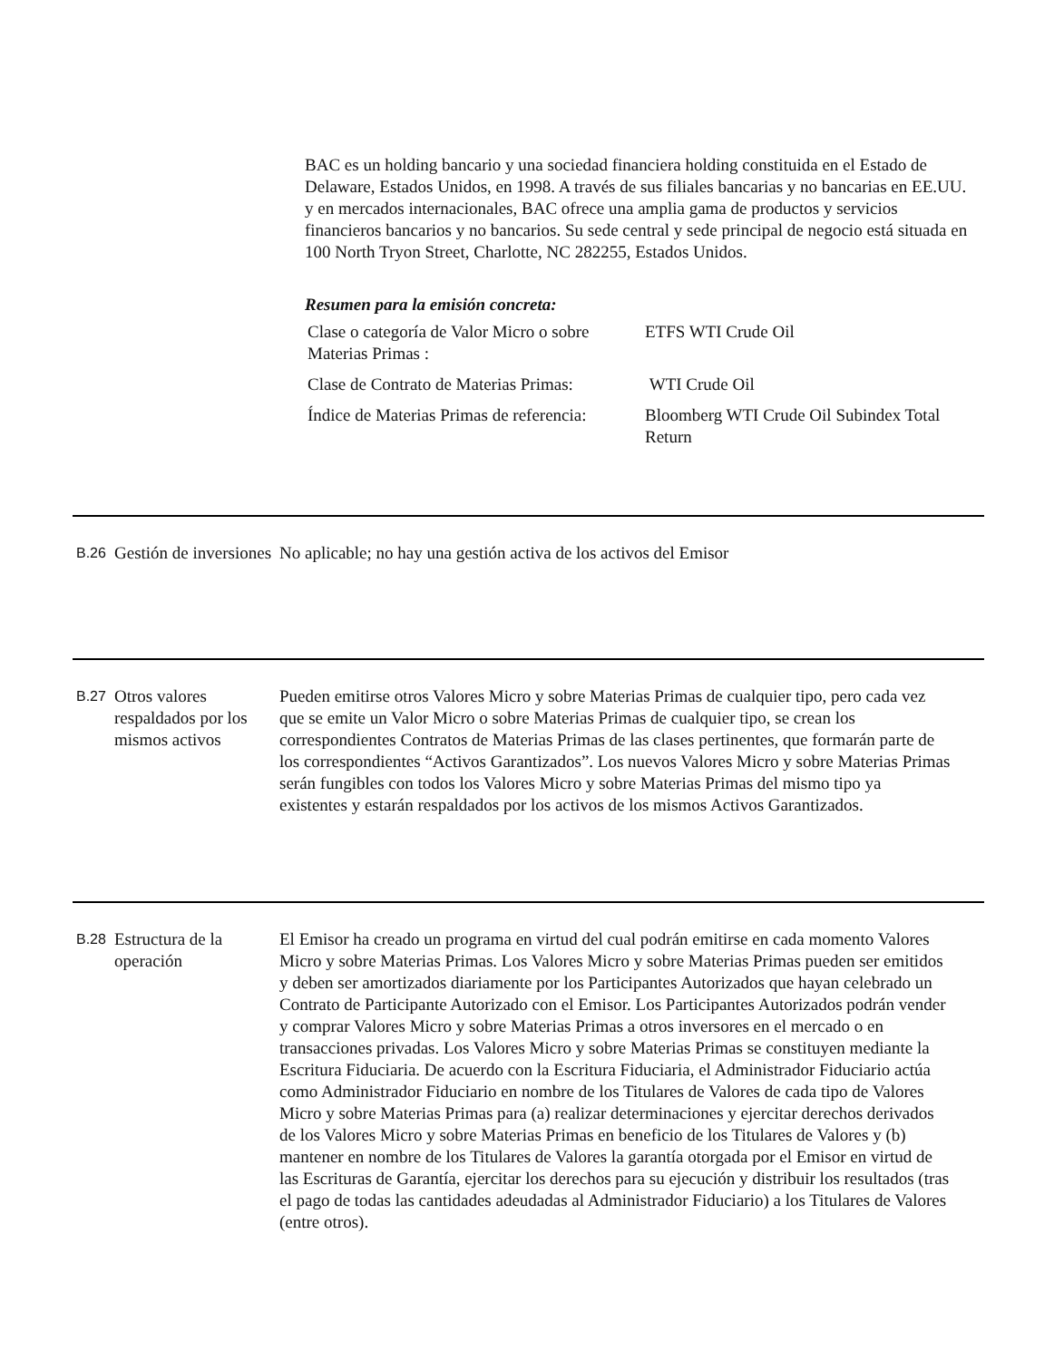BAC es un holding bancario y una sociedad financiera holding constituida en el Estado de Delaware, Estados Unidos, en 1998. A través de sus filiales bancarias y no bancarias en EE.UU. y en mercados internacionales, BAC ofrece una amplia gama de productos y servicios financieros bancarios y no bancarios. Su sede central y sede principal de negocio está situada en 100 North Tryon Street, Charlotte, NC 282255, Estados Unidos.
Resumen para la emisión concreta:
| Clase o categoría de Valor Micro o sobre Materias Primas : | ETFS WTI Crude Oil |
| Clase de Contrato de Materias Primas: | WTI Crude Oil |
| Índice de Materias Primas de referencia: | Bloomberg WTI Crude Oil Subindex Total Return |
B.26
Gestión de inversiones
No aplicable; no hay una gestión activa de los activos del Emisor
B.27
Otros valores respaldados por los mismos activos
Pueden emitirse otros Valores Micro y sobre Materias Primas de cualquier tipo, pero cada vez que se emite un Valor Micro o sobre Materias Primas de cualquier tipo, se crean los correspondientes Contratos de Materias Primas de las clases pertinentes, que formarán parte de los correspondientes “Activos Garantizados”. Los nuevos Valores Micro y sobre Materias Primas serán fungibles con todos los Valores Micro y sobre Materias Primas del mismo tipo ya existentes y estarán respaldados por los activos de los mismos Activos Garantizados.
B.28
Estructura de la operación
El Emisor ha creado un programa en virtud del cual podrán emitirse en cada momento Valores Micro y sobre Materias Primas. Los Valores Micro y sobre Materias Primas pueden ser emitidos y deben ser amortizados diariamente por los Participantes Autorizados que hayan celebrado un Contrato de Participante Autorizado con el Emisor. Los Participantes Autorizados podrán vender y comprar Valores Micro y sobre Materias Primas a otros inversores en el mercado o en transacciones privadas. Los Valores Micro y sobre Materias Primas se constituyen mediante la Escritura Fiduciaria. De acuerdo con la Escritura Fiduciaria, el Administrador Fiduciario actúa como Administrador Fiduciario en nombre de los Titulares de Valores de cada tipo de Valores Micro y sobre Materias Primas para (a) realizar determinaciones y ejercitar derechos derivados de los Valores Micro y sobre Materias Primas en beneficio de los Titulares de Valores y (b) mantener en nombre de los Titulares de Valores la garantía otorgada por el Emisor en virtud de las Escrituras de Garantía, ejercitar los derechos para su ejecución y distribuir los resultados (tras el pago de todas las cantidades adeudadas al Administrador Fiduciario) a los Titulares de Valores (entre otros).